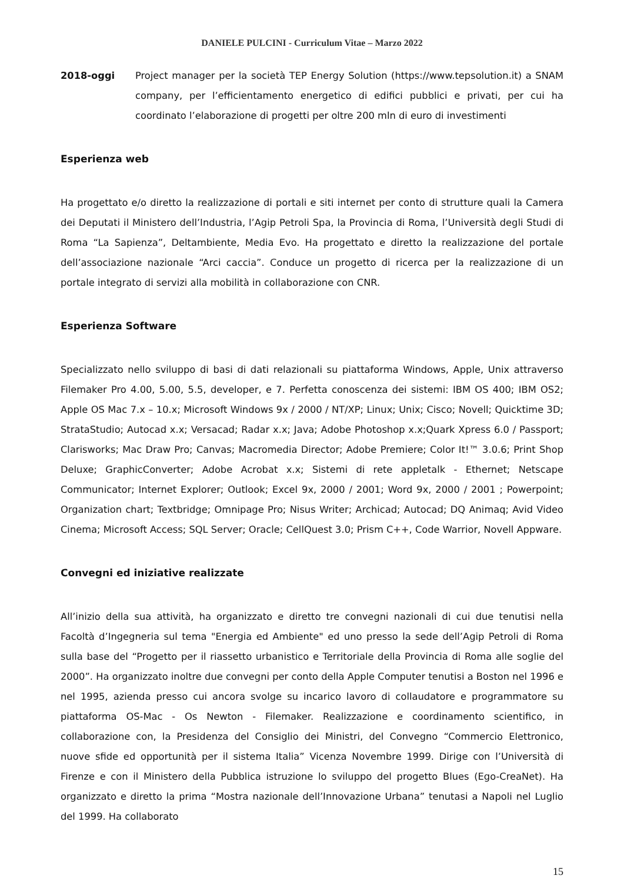DANIELE PULCINI - Curriculum Vitae – Marzo 2022
2018-oggi
Project manager per la società TEP Energy Solution (https://www.tepsolution.it) a SNAM company, per l’efficientamento energetico di edifici pubblici e privati, per cui ha coordinato l’elaborazione di progetti per oltre 200 mln di euro di investimenti
Esperienza web
Ha progettato e/o diretto la realizzazione di portali e siti internet per conto di strutture quali la Camera dei Deputati il Ministero dell’Industria, l’Agip Petroli Spa, la Provincia di Roma, l’Università degli Studi di Roma “La Sapienza”, Deltambiente, Media Evo. Ha progettato e diretto la realizzazione del portale dell’associazione nazionale “Arci caccia”. Conduce un progetto di ricerca per la realizzazione di un portale integrato di servizi alla mobilità in collaborazione con CNR.
Esperienza Software
Specializzato nello sviluppo di basi di dati relazionali su piattaforma Windows, Apple, Unix attraverso Filemaker Pro 4.00, 5.00, 5.5, developer, e 7. Perfetta conoscenza dei sistemi: IBM OS 400; IBM OS2; Apple OS Mac 7.x – 10.x; Microsoft Windows 9x / 2000 / NT/XP; Linux; Unix; Cisco; Novell; Quicktime 3D; StrataStudio; Autocad x.x; Versacad; Radar x.x; Java; Adobe Photoshop x.x;Quark Xpress 6.0 / Passport; Clarisworks; Mac Draw Pro; Canvas; Macromedia Director; Adobe Premiere; Color It!™ 3.0.6; Print Shop Deluxe; GraphicConverter; Adobe Acrobat x.x; Sistemi di rete appletalk - Ethernet; Netscape Communicator; Internet Explorer; Outlook; Excel 9x, 2000 / 2001; Word 9x, 2000 / 2001 ; Powerpoint; Organization chart; Textbridge; Omnipage Pro; Nisus Writer; Archicad; Autocad; DQ Animaq; Avid Video Cinema; Microsoft Access; SQL Server; Oracle; CellQuest 3.0; Prism C++, Code Warrior, Novell Appware.
Convegni ed iniziative realizzate
All’inizio della sua attività, ha organizzato e diretto tre convegni nazionali di cui due tenutisi nella Facoltà d’Ingegneria sul tema "Energia ed Ambiente" ed uno presso la sede dell’Agip Petroli di Roma sulla base del “Progetto per il riassetto urbanistico e Territoriale della Provincia di Roma alle soglie del 2000”. Ha organizzato inoltre due convegni per conto della Apple Computer tenutisi a Boston nel 1996 e nel 1995, azienda presso cui ancora svolge su incarico lavoro di collaudatore e programmatore su piattaforma OS-Mac - Os Newton - Filemaker. Realizzazione e coordinamento scientifico, in collaborazione con, la Presidenza del Consiglio dei Ministri, del Convegno “Commercio Elettronico, nuove sfide ed opportunità per il sistema Italia” Vicenza Novembre 1999. Dirige con l’Università di Firenze e con il Ministero della Pubblica istruzione lo sviluppo del progetto Blues (Ego-CreaNet). Ha organizzato e diretto la prima “Mostra nazionale dell’Innovazione Urbana” tenutasi a Napoli nel Luglio del 1999. Ha collaborato
15